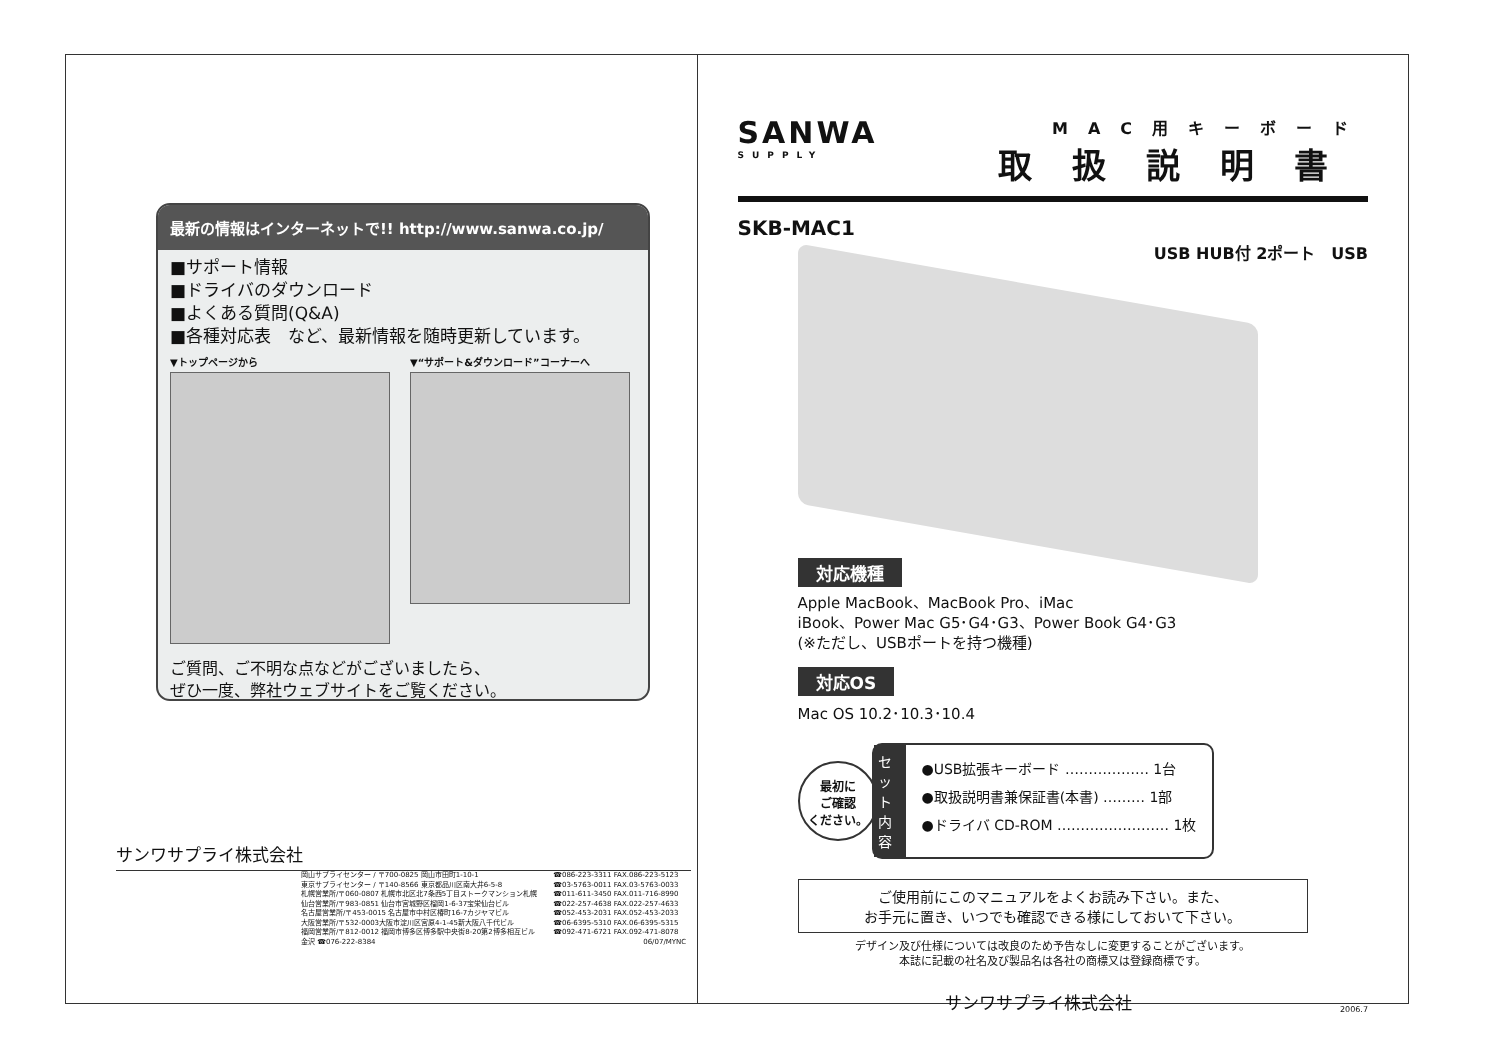最新の情報はインターネットで!! http://www.sanwa.co.jp/
■サポート情報
■ドライバのダウンロード
■よくある質問(Q&A)
■各種対応表　など、最新情報を随時更新しています。
▼トップページから ▼“サポート&ダウンロード”コーナーへ
ご質問、ご不明な点などがございましたら、
ぜひ一度、弊社ウェブサイトをご覧ください。
サンワサプライ株式会社
岡山サプライセンター / 〒700-0825 岡山市田町1-10-1
東京サプライセンター / 〒140-8566 東京都品川区南大井6-5-8
札幌営業所/〒060-0807 札幌市北区北7条西5丁目ストークマンション札幌
仙台営業所/〒983-0851 仙台市宮城野区榴岡1-6-37宝栄仙台ビル
名古屋営業所/〒453-0015 名古屋市中村区椿町16-7カジヤマビル
大阪営業所/〒532-0003大阪市淀川区宮原4-1-45新大阪八千代ビル
福岡営業所/〒812-0012 福岡市博多区博多駅中央街8-20第2博多相互ビル
金沢 ☎076-222-8384
☎086-223-3311 FAX.086-223-5123
☎03-5763-0011 FAX.03-5763-0033
☎011-611-3450 FAX.011-716-8990
☎022-257-4638 FAX.022-257-4633
☎052-453-2031 FAX.052-453-2033
☎06-6395-5310 FAX.06-6395-5315
☎092-471-6721 FAX.092-471-8078
06/07/MYNC
SANWA
SUPPLY
MAC用キーボード
取扱説明書
SKB-MAC1
USB HUB付 2ポート　USB
対応機種
Apple MacBook、MacBook Pro、iMac
iBook、Power Mac G5･G4･G3、Power Book G4･G3
(※ただし、USBポートを持つ機種)
対応OS
Mac OS 10.2･10.3･10.4
最初に
ご確認
ください。
セット内容
●USB拡張キーボード ……………… 1台
●取扱説明書兼保証書(本書) ……… 1部
●ドライバ CD-ROM …………………… 1枚
ご使用前にこのマニュアルをよくお読み下さい。また、
お手元に置き、いつでも確認できる様にしておいて下さい。
デザイン及び仕様については改良のため予告なしに変更することがございます。
本誌に記載の社名及び製品名は各社の商標又は登録商標です。
サンワサプライ株式会社 2006.7